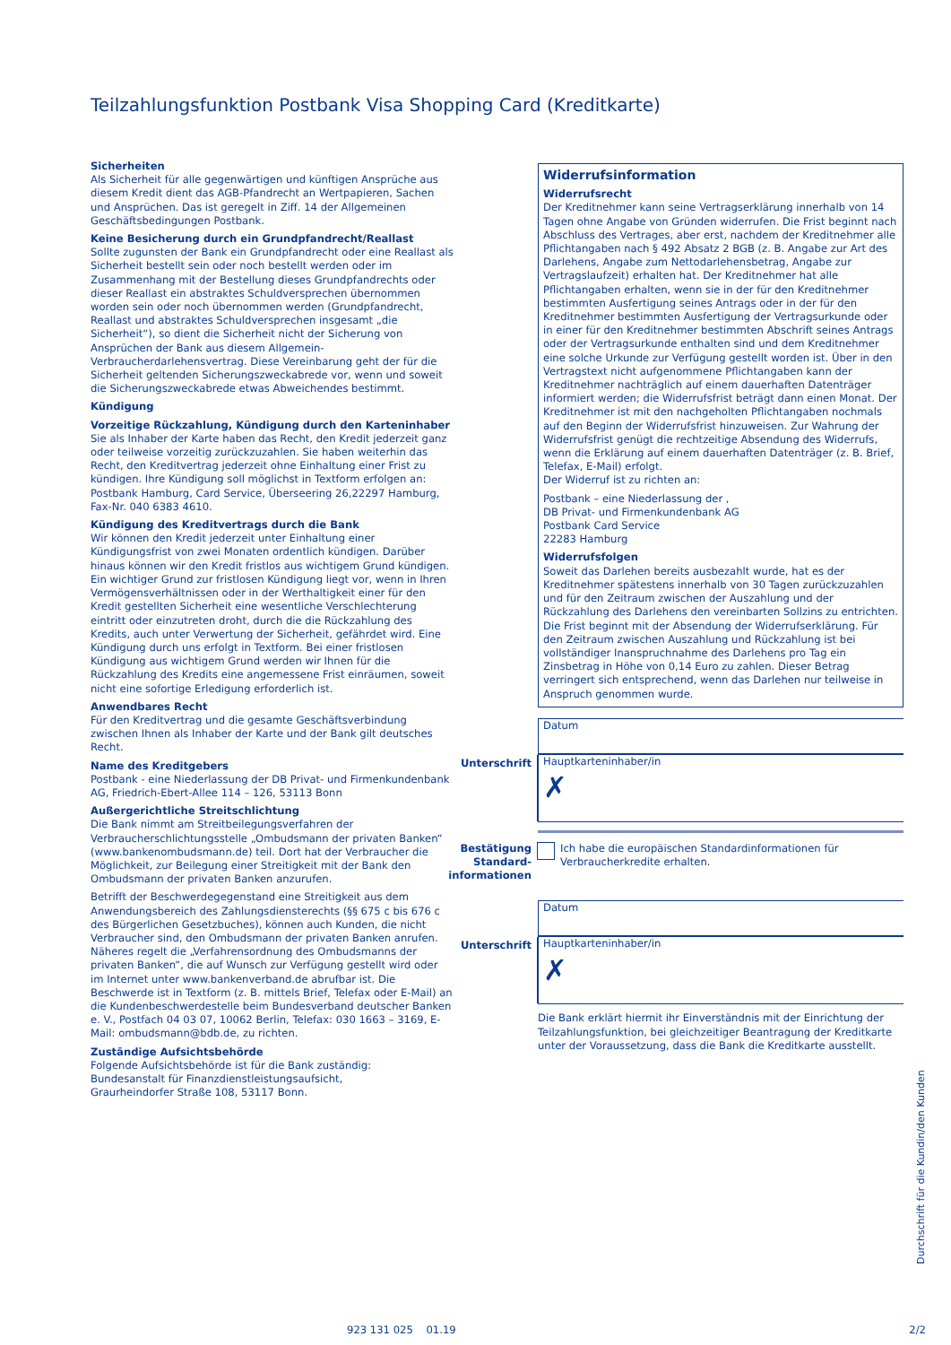Teilzahlungsfunktion Postbank Visa Shopping Card (Kreditkarte)
Sicherheiten
Als Sicherheit für alle gegenwärtigen und künftigen Ansprüche aus diesem Kredit dient das AGB-Pfandrecht an Wertpapieren, Sachen und Ansprüchen. Das ist geregelt in Ziff. 14 der Allgemeinen Geschäftsbedingungen Postbank.
Keine Besicherung durch ein Grundpfandrecht/Reallast
Sollte zugunsten der Bank ein Grundpfandrecht oder eine Reallast als Sicherheit bestellt sein oder noch bestellt werden oder im Zusammenhang mit der Bestellung dieses Grundpfandrechts oder dieser Reallast ein abstraktes Schuldversprechen übernommen worden sein oder noch übernommen werden (Grundpfandrecht, Reallast und abstraktes Schuldversprechen insgesamt „die Sicherheit“), so dient die Sicherheit nicht der Sicherung von Ansprüchen der Bank aus diesem Allgemein-Verbraucherdarlehensvertrag. Diese Vereinbarung geht der für die Sicherheit geltenden Sicherungszweckabrede vor, wenn und soweit die Sicherungszweckabrede etwas Abweichendes bestimmt.
Kündigung
Vorzeitige Rückzahlung, Kündigung durch den Karteninhaber
Sie als Inhaber der Karte haben das Recht, den Kredit jederzeit ganz oder teilweise vorzeitig zurückzuzahlen. Sie haben weiterhin das Recht, den Kreditvertrag jederzeit ohne Einhaltung einer Frist zu kündigen. Ihre Kündigung soll möglichst in Textform erfolgen an: Postbank Hamburg, Card Service, Überseering 26,22297 Hamburg, Fax-Nr. 040 6383 4610.
Kündigung des Kreditvertrags durch die Bank
Wir können den Kredit jederzeit unter Einhaltung einer Kündigungsfrist von zwei Monaten ordentlich kündigen. Darüber hinaus können wir den Kredit fristlos aus wichtigem Grund kündigen. Ein wichtiger Grund zur fristlosen Kündigung liegt vor, wenn in Ihren Vermögensverhältnissen oder in der Werthaltigkeit einer für den Kredit gestellten Sicherheit eine wesentliche Verschlechterung eintritt oder einzutreten droht, durch die die Rückzahlung des Kredits, auch unter Verwertung der Sicherheit, gefährdet wird. Eine Kündigung durch uns erfolgt in Textform. Bei einer fristlosen Kündigung aus wichtigem Grund werden wir Ihnen für die Rückzahlung des Kredits eine angemessene Frist einräumen, soweit nicht eine sofortige Erledigung erforderlich ist.
Anwendbares Recht
Für den Kreditvertrag und die gesamte Geschäftsverbindung zwischen Ihnen als Inhaber der Karte und der Bank gilt deutsches Recht.
Name des Kreditgebers
Postbank - eine Niederlassung der DB Privat- und Firmenkundenbank AG, Friedrich-Ebert-Allee 114 – 126, 53113 Bonn
Außergerichtliche Streitschlichtung
Die Bank nimmt am Streitbeilegungsverfahren der Verbraucherschlichtungsstelle „Ombudsmann der privaten Banken“ (www.bankenombudsmann.de) teil. Dort hat der Verbraucher die Möglichkeit, zur Beilegung einer Streitigkeit mit der Bank den Ombudsmann der privaten Banken anzurufen.
Betrifft der Beschwerdegegenstand eine Streitigkeit aus dem Anwendungsbereich des Zahlungsdiensterechts (§§ 675 c bis 676 c des Bürgerlichen Gesetzbuches), können auch Kunden, die nicht Verbraucher sind, den Ombudsmann der privaten Banken anrufen. Näheres regelt die „Verfahrensordnung des Ombudsmanns der privaten Banken“, die auf Wunsch zur Verfügung gestellt wird oder im Internet unter www.bankenverband.de abrufbar ist. Die Beschwerde ist in Textform (z. B. mittels Brief, Telefax oder E-Mail) an die Kundenbeschwerdestelle beim Bundesverband deutscher Banken e. V., Postfach 04 03 07, 10062 Berlin, Telefax: 030 1663 – 3169, E-Mail: ombudsmann@bdb.de, zu richten.
Zuständige Aufsichtsbehörde
Folgende Aufsichtsbehörde ist für die Bank zuständig:
Bundesanstalt für Finanzdienstleistungsaufsicht,
Graurheindorfer Straße 108, 53117 Bonn.
Widerrufsinformation
Widerrufsrecht
Der Kreditnehmer kann seine Vertragserklärung innerhalb von 14 Tagen ohne Angabe von Gründen widerrufen. Die Frist beginnt nach Abschluss des Vertrages, aber erst, nachdem der Kreditnehmer alle Pflichtangaben nach § 492 Absatz 2 BGB (z. B. Angabe zur Art des Darlehens, Angabe zum Nettodarlehensbetrag, Angabe zur Vertragslaufzeit) erhalten hat. Der Kreditnehmer hat alle Pflichtangaben erhalten, wenn sie in der für den Kreditnehmer bestimmten Ausfertigung seines Antrags oder in der für den Kreditnehmer bestimmten Ausfertigung der Vertragsurkunde oder in einer für den Kreditnehmer bestimmten Abschrift seines Antrags oder der Vertragsurkunde enthalten sind und dem Kreditnehmer eine solche Urkunde zur Verfügung gestellt worden ist. Über in den Vertragstext nicht aufgenommene Pflichtangaben kann der Kreditnehmer nachträglich auf einem dauerhaften Datenträger informiert werden; die Widerrufsfrist beträgt dann einen Monat. Der Kreditnehmer ist mit den nachgeholten Pflichtangaben nochmals auf den Beginn der Widerrufsfrist hinzuweisen. Zur Wahrung der Widerrufsfrist genügt die rechtzeitige Absendung des Widerrufs, wenn die Erklärung auf einem dauerhaften Datenträger (z. B. Brief, Telefax, E-Mail) erfolgt.
Der Widerruf ist zu richten an:
Postbank – eine Niederlassung der ,
DB Privat- und Firmenkundenbank AG
Postbank Card Service
22283 Hamburg
Widerrufsfolgen
Soweit das Darlehen bereits ausbezahlt wurde, hat es der Kreditnehmer spätestens innerhalb von 30 Tagen zurückzuzahlen und für den Zeitraum zwischen der Auszahlung und der Rückzahlung des Darlehens den vereinbarten Sollzins zu entrichten. Die Frist beginnt mit der Absendung der Widerrufserklärung. Für den Zeitraum zwischen Auszahlung und Rückzahlung ist bei vollständiger Inanspruchnahme des Darlehens pro Tag ein Zinsbetrag in Höhe von 0,14 Euro zu zahlen. Dieser Betrag verringert sich entsprechend, wenn das Darlehen nur teilweise in Anspruch genommen wurde.
Datum
Unterschrift Hauptkarteninhaber/in
✗
Bestätigung Standard­informationen
Ich habe die europäischen Standardinformationen für Verbraucherkredite erhalten.
Datum
Unterschrift Hauptkarteninhaber/in
✗
Die Bank erklärt hiermit ihr Einverständnis mit der Einrichtung der Teilzahlungsfunktion, bei gleichzeitiger Beantragung der Kreditkarte unter der Voraussetzung, dass die Bank die Kreditkarte ausstellt.
Durchschrift für die Kundin/den Kunden
923 131 025 01.19 2/2